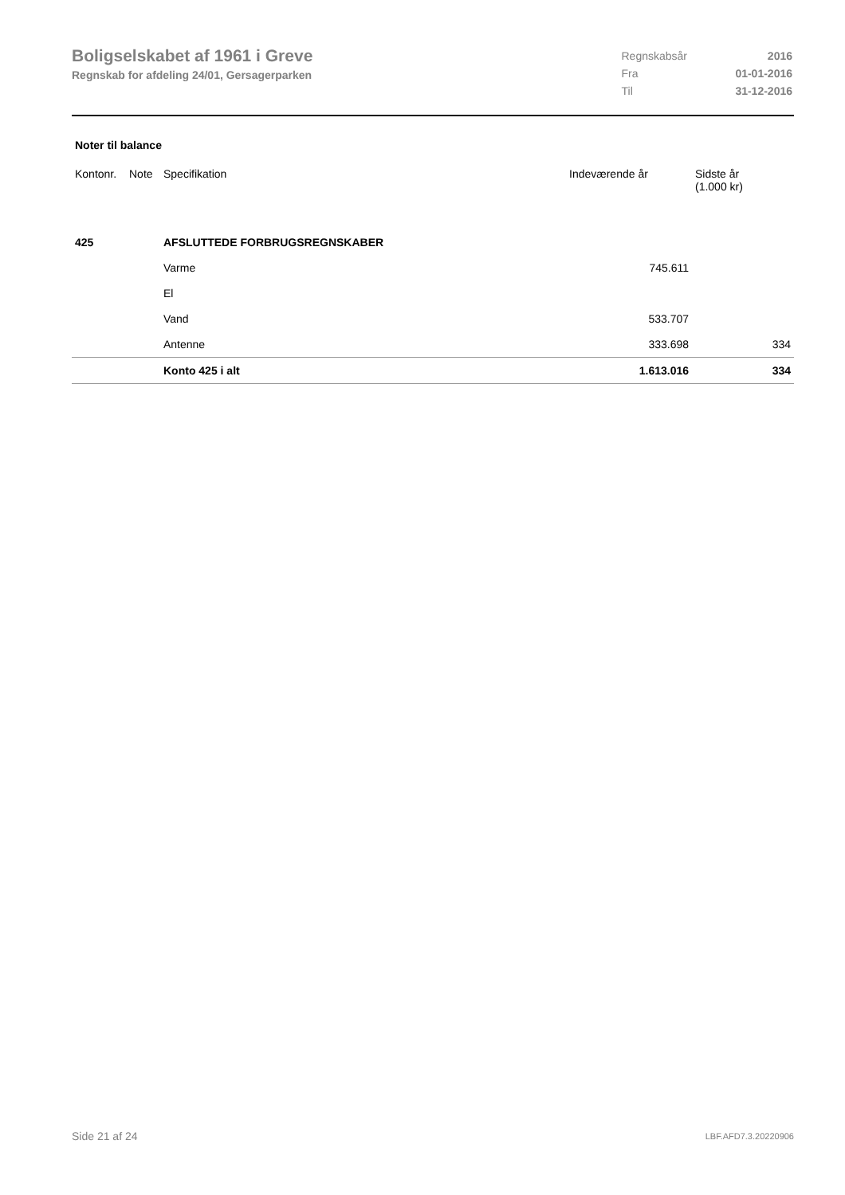Boligselskabet af 1961 i Greve
Regnskab for afdeling 24/01, Gersagerparken
| Regnskabsår | 2016 |
| Fra | 01-01-2016 |
| Til | 31-12-2016 |
Noter til balance
| Kontonr. | Note | Specifikation | Indeværende år | Sidste år (1.000 kr) |
| --- | --- | --- | --- | --- |
| 425 | | AFSLUTTEDE FORBRUGSREGNSKABER | | |
| | | Varme | 745.611 | |
| | | El | | |
| | | Vand | 533.707 | |
| | | Antenne | 333.698 | 334 |
| | | Konto 425 i alt | 1.613.016 | 334 |
Side 21 af 24 LBF.AFD7.3.20220906